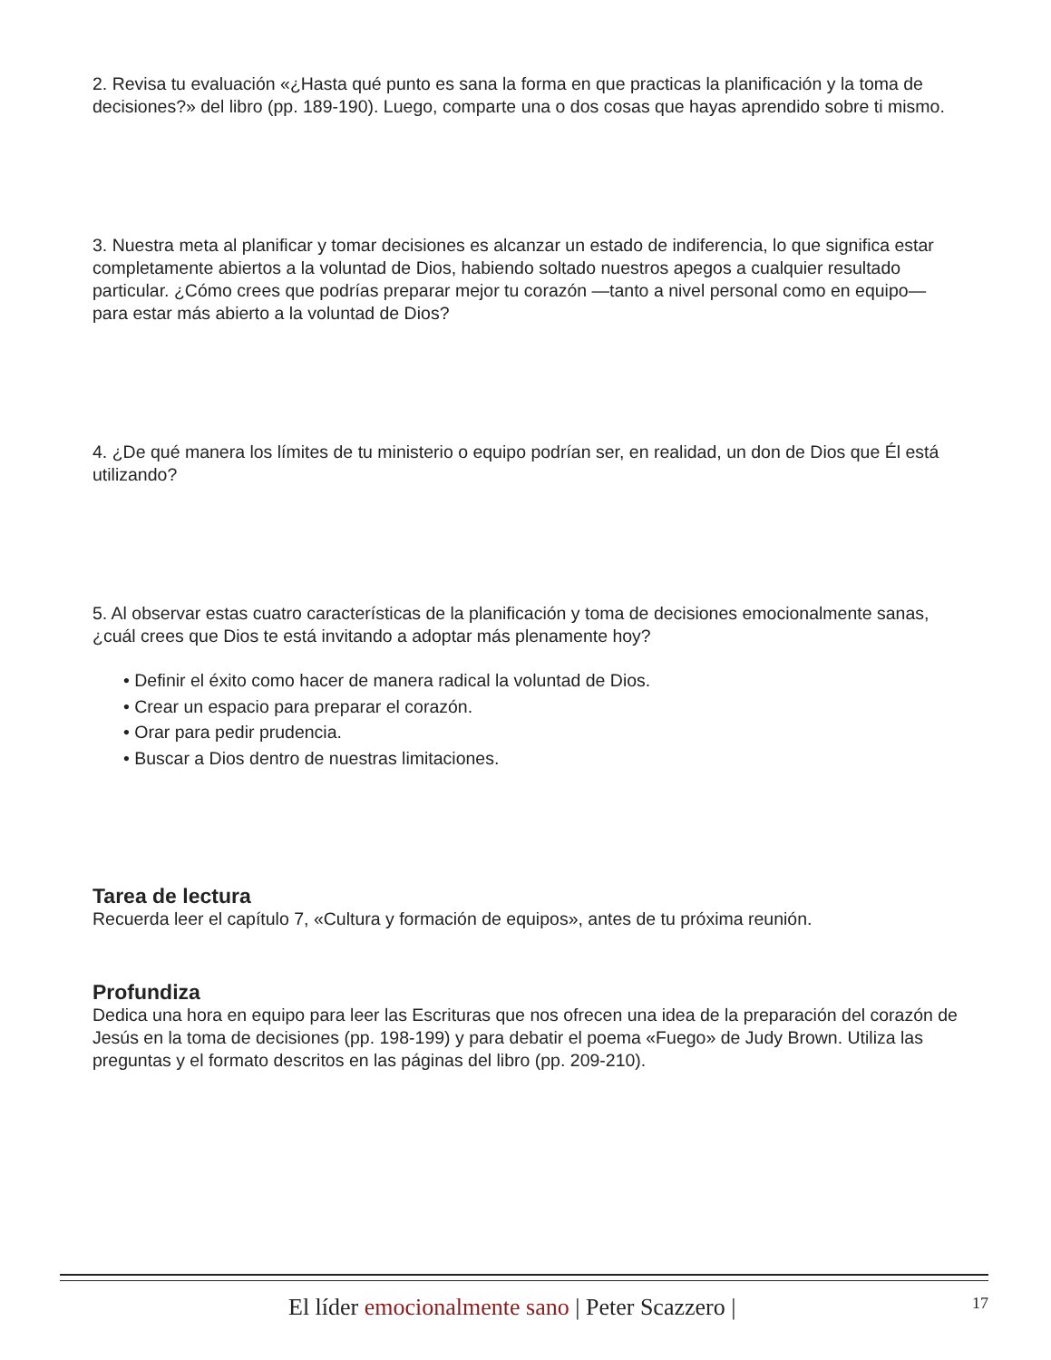2. Revisa tu evaluación «¿Hasta qué punto es sana la forma en que practicas la planificación y la toma de decisiones?» del libro (pp. 189-190). Luego, comparte una o dos cosas que hayas aprendido sobre ti mismo.
3. Nuestra meta al planificar y tomar decisiones es alcanzar un estado de indiferencia, lo que significa estar completamente abiertos a la voluntad de Dios, habiendo soltado nuestros apegos a cualquier resultado particular. ¿Cómo crees que podrías preparar mejor tu corazón —tanto a nivel personal como en equipo— para estar más abierto a la voluntad de Dios?
4. ¿De qué manera los límites de tu ministerio o equipo podrían ser, en realidad, un don de Dios que Él está utilizando?
5. Al observar estas cuatro características de la planificación y toma de decisiones emocionalmente sanas, ¿cuál crees que Dios te está invitando a adoptar más plenamente hoy?
• Definir el éxito como hacer de manera radical la voluntad de Dios.
• Crear un espacio para preparar el corazón.
• Orar para pedir prudencia.
• Buscar a Dios dentro de nuestras limitaciones.
Tarea de lectura
Recuerda leer el capítulo 7, «Cultura y formación de equipos», antes de tu próxima reunión.
Profundiza
Dedica una hora en equipo para leer las Escrituras que nos ofrecen una idea de la preparación del corazón de Jesús en la toma de decisiones (pp. 198-199) y para debatir el poema «Fuego» de Judy Brown. Utiliza las preguntas y el formato descritos en las páginas del libro (pp. 209-210).
El líder emocionalmente sano | Peter Scazzero | 17